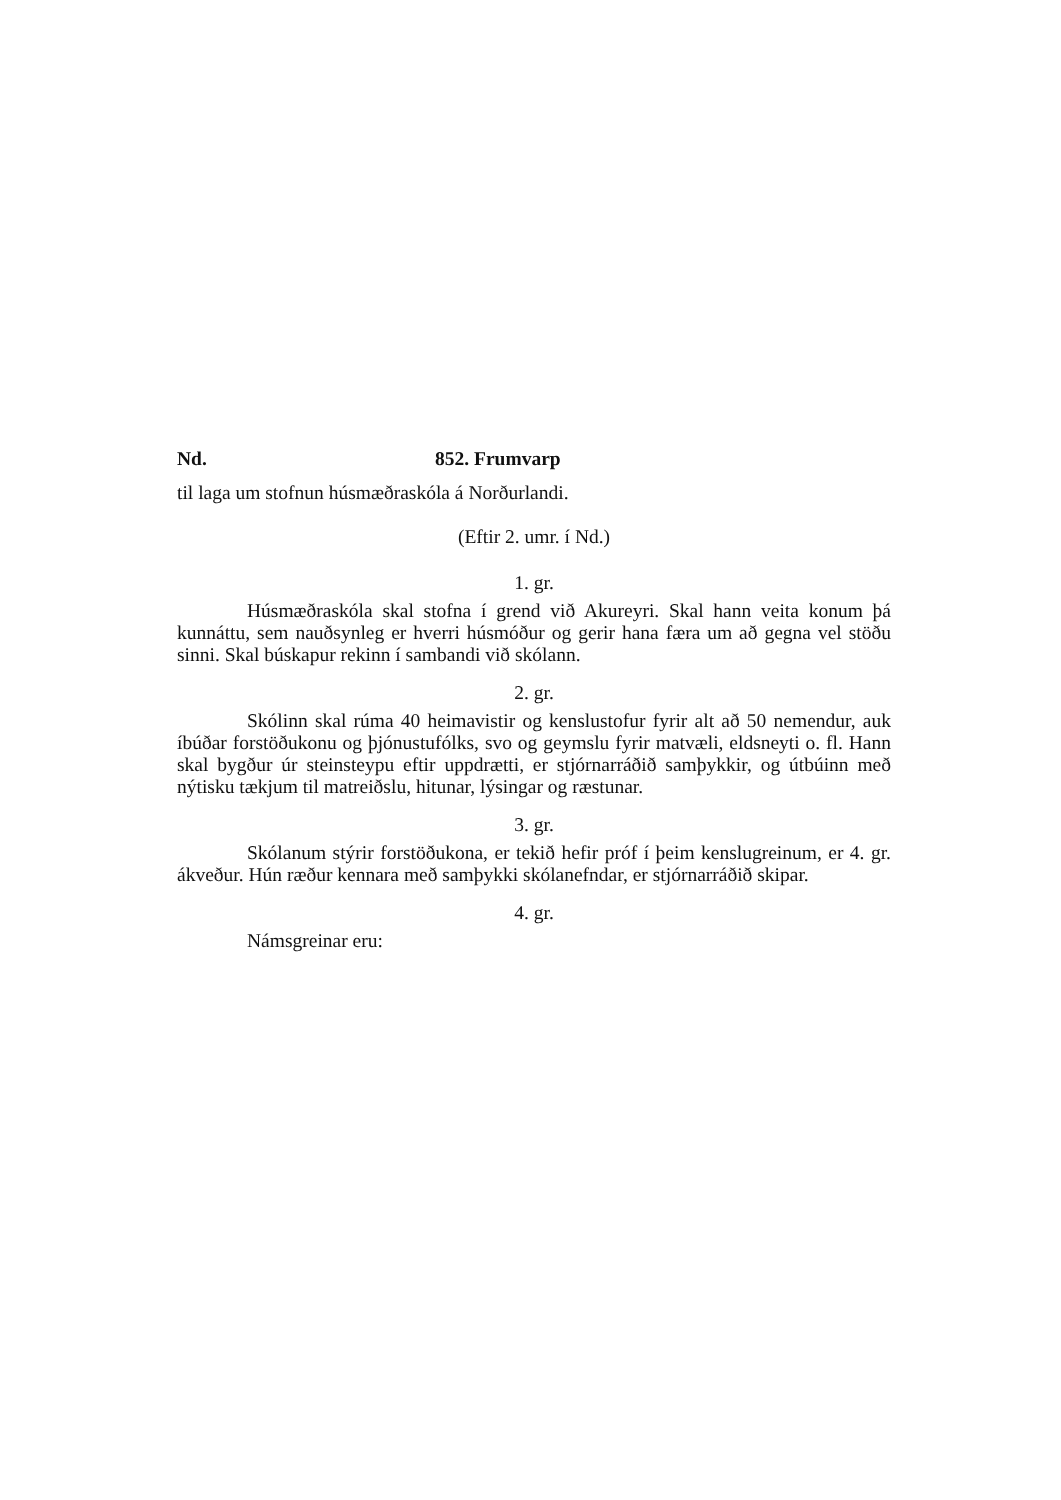Nd. 852. Frumvarp
til laga um stofnun húsmæðraskóla á Norðurlandi.
(Eftir 2. umr. í Nd.)
1. gr.
Húsmæðraskóla skal stofna í grend við Akureyri. Skal hann veita konum þá kunnáttu, sem nauðsynleg er hverri húsmóður og gerir hana færa um að gegna vel stöðu sinni. Skal búskapur rekinn í sambandi við skólann.
2. gr.
Skólinn skal rúma 40 heimavistir og kenslustofur fyrir alt að 50 nemendur, auk íbúðar forstöðukonu og þjónustufólks, svo og geymslu fyrir matvæli, eldsneyti o. fl. Hann skal bygður úr steinsteypu eftir uppdrætti, er stjórnarráðið samþykkir, og útbúinn með nýtisku tækjum til matreiðslu, hitunar, lýsingar og ræstunar.
3. gr.
Skólanum stýrir forstöðukona, er tekið hefir próf í þeim kenslugreinum, er 4. gr. ákveður. Hún ræður kennara með samþykki skólanefndar, er stjórnarráðið skipar.
4. gr.
Námsgreinar eru: